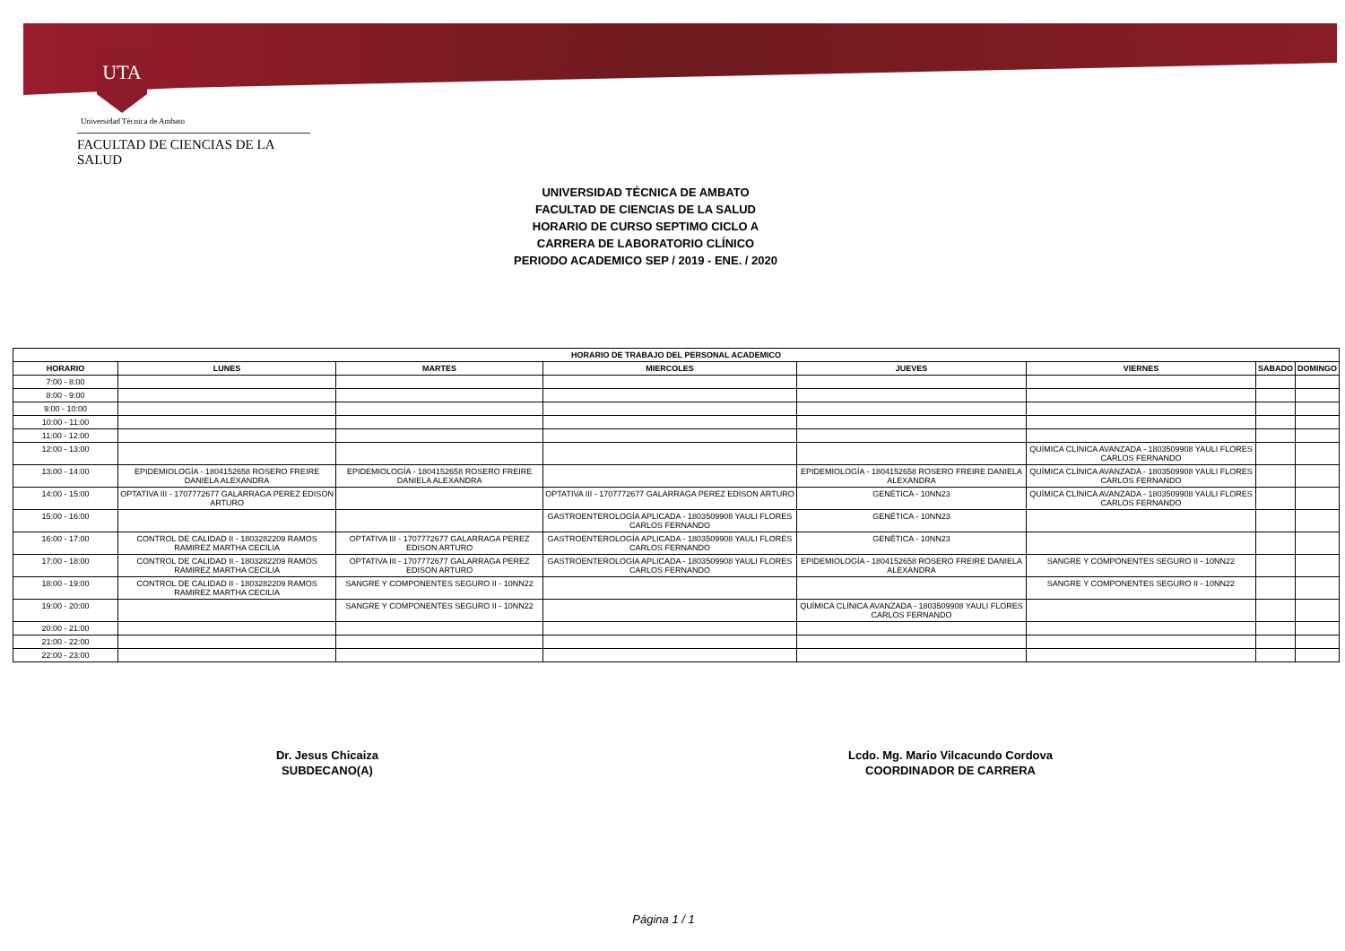UTA
Universidad Técnica de Ambato
FACULTAD DE CIENCIAS DE LA SALUD
UNIVERSIDAD TÉCNICA DE AMBATO
FACULTAD DE CIENCIAS DE LA SALUD
HORARIO DE CURSO SEPTIMO CICLO A
CARRERA DE LABORATORIO CLÍNICO
PERIODO ACADEMICO SEP / 2019 - ENE. / 2020
| HORARIO DE TRABAJO DEL PERSONAL ACADEMICO | | | | | | | |
| --- | --- | --- | --- | --- | --- | --- | --- |
| HORARIO | LUNES | MARTES | MIERCOLES | JUEVES | VIERNES | SABADO | DOMINGO |
| 7:00 - 8:00 | | | | | | | |
| 8:00 - 9:00 | | | | | | | |
| 9:00 - 10:00 | | | | | | | |
| 10:00 - 11:00 | | | | | | | |
| 11:00 - 12:00 | | | | | | | |
| 12:00 - 13:00 | | | | | QUÍMICA CLÍNICA AVANZADA - 1803509908 YAULI FLORES CARLOS FERNANDO | | |
| 13:00 - 14:00 | EPIDEMIOLOGÍA - 1804152658 ROSERO FREIRE DANIELA ALEXANDRA | EPIDEMIOLOGÍA - 1804152658 ROSERO FREIRE DANIELA ALEXANDRA | | EPIDEMIOLOGÍA - 1804152658 ROSERO FREIRE DANIELA ALEXANDRA | QUÍMICA CLÍNICA AVANZADA - 1803509908 YAULI FLORES CARLOS FERNANDO | | |
| 14:00 - 15:00 | OPTATIVA III - 1707772677 GALARRAGA PEREZ EDISON ARTURO | | OPTATIVA III - 1707772677 GALARRAGA PEREZ EDISON ARTURO | GENÉTICA - 10NN23 | QUÍMICA CLÍNICA AVANZADA - 1803509908 YAULI FLORES CARLOS FERNANDO | | |
| 15:00 - 16:00 | | | GASTROENTEROLOGÍA APLICADA - 1803509908 YAULI FLORES CARLOS FERNANDO | GENÉTICA - 10NN23 | | | |
| 16:00 - 17:00 | CONTROL DE CALIDAD II - 1803282209 RAMOS RAMIREZ MARTHA CECILIA | OPTATIVA III - 1707772677 GALARRAGA PEREZ EDISON ARTURO | GASTROENTEROLOGÍA APLICADA - 1803509908 YAULI FLORES CARLOS FERNANDO | GENÉTICA - 10NN23 | | | |
| 17:00 - 18:00 | CONTROL DE CALIDAD II - 1803282209 RAMOS RAMIREZ MARTHA CECILIA | OPTATIVA III - 1707772677 GALARRAGA PEREZ EDISON ARTURO | GASTROENTEROLOGÍA APLICADA - 1803509908 YAULI FLORES CARLOS FERNANDO | EPIDEMIOLOGÍA - 1804152658 ROSERO FREIRE DANIELA ALEXANDRA | SANGRE Y COMPONENTES SEGURO II - 10NN22 | | |
| 18:00 - 19:00 | CONTROL DE CALIDAD II - 1803282209 RAMOS RAMIREZ MARTHA CECILIA | SANGRE Y COMPONENTES SEGURO II - 10NN22 | | | SANGRE Y COMPONENTES SEGURO II - 10NN22 | | |
| 19:00 - 20:00 | | SANGRE Y COMPONENTES SEGURO II - 10NN22 | | QUÍMICA CLÍNICA AVANZADA - 1803509908 YAULI FLORES CARLOS FERNANDO | | | |
| 20:00 - 21:00 | | | | | | | |
| 21:00 - 22:00 | | | | | | | |
| 22:00 - 23:00 | | | | | | | |
Dr. Jesus Chicaiza
SUBDECANO(A)
Lcdo. Mg. Mario Vilcacundo Cordova
COORDINADOR DE CARRERA
Página 1 / 1